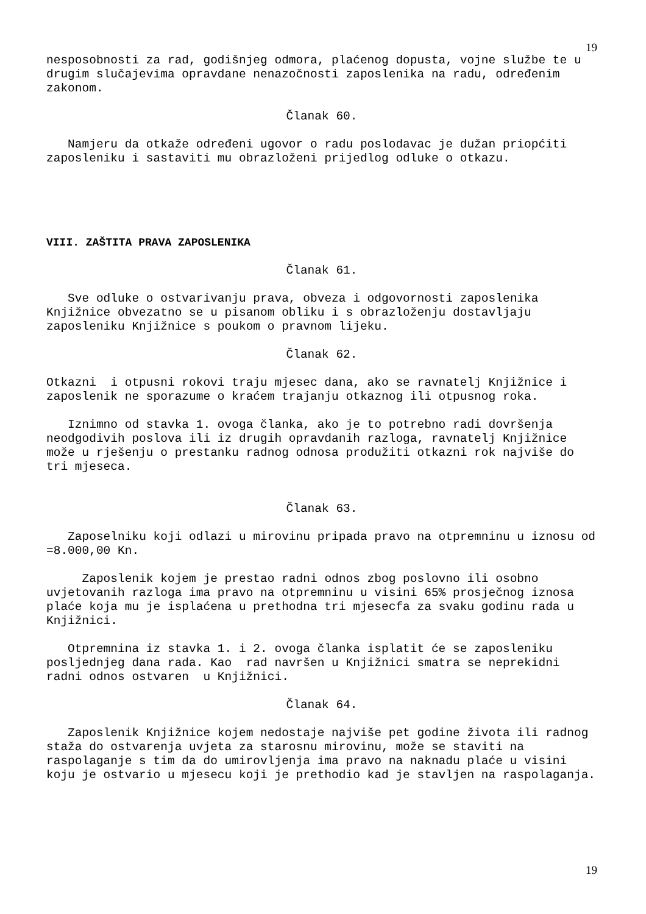19
nesposobnosti za rad, godišnjeg odmora, plaćenog dopusta, vojne službe te u drugim slučajevima opravdane nenazočnosti zaposlenika na radu, određenim zakonom.
Članak 60.
Namjeru da otkaže određeni ugovor o radu poslodavac je dužan priopćiti zaposleniku i sastaviti mu obrazloženi prijedlog odluke o otkazu.
VIII. ZAŠTITA PRAVA ZAPOSLENIKA
Članak 61.
Sve odluke o ostvarivanju prava, obveza i odgovornosti zaposlenika Knjižnice obvezatno se u pisanom obliku i s obrazloženju dostavljaju zaposleniku Knjižnice s poukom o pravnom lijeku.
Članak 62.
Otkazni i otpusni rokovi traju mjesec dana, ako se ravnatelj Knjižnice i zaposlenik ne sporazume o kraćem trajanju otkaznog ili otpusnog roka.
Iznimno od stavka 1. ovoga članka, ako je to potrebno radi dovršenja neodgodivih poslova ili iz drugih opravdanih razloga, ravnatelj Knjižnice može u rješenju o prestanku radnog odnosa produžiti otkazni rok najviše do tri mjeseca.
Članak 63.
Zaposelniku koji odlazi u mirovinu pripada pravo na otpremninu u iznosu od =8.000,00 Kn.
Zaposlenik kojem je prestao radni odnos zbog poslovno ili osobno uvjetovanih razloga ima pravo na otpremninu u visini 65% prosječnog iznosa plaće koja mu je isplaćena u prethodna tri mjesecfa za svaku godinu rada u Knjižnici.
Otpremnina iz stavka 1. i 2. ovoga članka isplatit će se zaposleniku posljednjeg dana rada. Kao rad navršen u Knjižnici smatra se neprekidni radni odnos ostvaren u Knjižnici.
Članak 64.
Zaposlenik Knjižnice kojem nedostaje najviše pet godine života ili radnog staža do ostvarenja uvjeta za starosnu mirovinu, može se staviti na raspolaganje s tim da do umirovljenja ima pravo na naknadu plaće u visini koju je ostvario u mjesecu koji je prethodio kad je stavljen na raspolaganja.
19